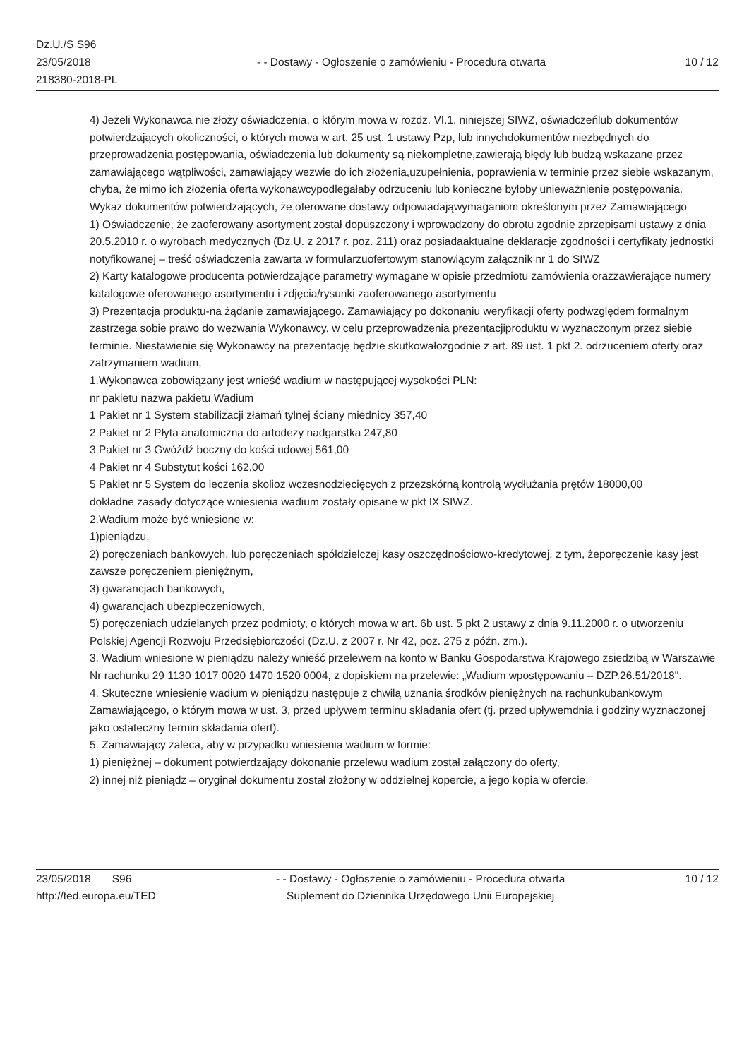Dz.U./S S96
23/05/2018
218380-2018-PL
- - Dostawy - Ogłoszenie o zamówieniu - Procedura otwarta
10 / 12
4) Jeżeli Wykonawca nie złoży oświadczenia, o którym mowa w rozdz. VI.1. niniejszej SIWZ, oświadczeńlub dokumentów potwierdzających okoliczności, o których mowa w art. 25 ust. 1 ustawy Pzp, lub innychdokumentów niezbędnych do przeprowadzenia postępowania, oświadczenia lub dokumenty są niekompletne,zawierają błędy lub budzą wskazane przez zamawiającego wątpliwości, zamawiający wezwie do ich złożenia,uzupełnienia, poprawienia w terminie przez siebie wskazanym, chyba, że mimo ich złożenia oferta wykonawcypodlegałaby odrzuceniu lub konieczne byłoby unieważnienie postępowania.
Wykaz dokumentów potwierdzających, że oferowane dostawy odpowiadająwymaganiom określonym przez Zamawiającego
1) Oświadczenie, że zaoferowany asortyment został dopuszczony i wprowadzony do obrotu zgodnie zprzepisami ustawy z dnia 20.5.2010 r. o wyrobach medycznych (Dz.U. z 2017 r. poz. 211) oraz posiadaaktualne deklaracje zgodności i certyfikaty jednostki notyfikowanej – treść oświadczenia zawarta w formularzuofertowym stanowiącym załącznik nr 1 do SIWZ
2) Karty katalogowe producenta potwierdzające parametry wymagane w opisie przedmiotu zamówienia orazzawierające numery katalogowe oferowanego asortymentu i zdjęcia/rysunki zaoferowanego asortymentu
3) Prezentacja produktu-na żądanie zamawiającego. Zamawiający po dokonaniu weryfikacji oferty podwzględem formalnym zastrzega sobie prawo do wezwania Wykonawcy, w celu przeprowadzenia prezentacjiproduktu w wyznaczonym przez siebie terminie. Niestawienie się Wykonawcy na prezentację będzie skutkowałozgodnie z art. 89 ust. 1 pkt 2. odrzuceniem oferty oraz zatrzymaniem wadium,
1.Wykonawca zobowiązany jest wnieść wadium w następującej wysokości PLN:
nr pakietu nazwa pakietu Wadium
1 Pakiet nr 1 System stabilizacji złamań tylnej ściany miednicy 357,40
2 Pakiet nr 2 Płyta anatomiczna do artodezy nadgarstka 247,80
3 Pakiet nr 3 Gwóźdź boczny do kości udowej 561,00
4 Pakiet nr 4 Substytut kości 162,00
5 Pakiet nr 5 System do leczenia skolioz wczesnodziecięcych z przezskórną kontrolą wydłużania prętów 18000,00
dokładne zasady dotyczące wniesienia wadium zostały opisane w pkt IX SIWZ.
2.Wadium może być wniesione w:
1)pieniądzu,
2) poręczeniach bankowych, lub poręczeniach spółdzielczej kasy oszczędnościowo-kredytowej, z tym, żeporęczenie kasy jest zawsze poręczeniem pieniężnym,
3) gwarancjach bankowych,
4) gwarancjach ubezpieczeniowych,
5) poręczeniach udzielanych przez podmioty, o których mowa w art. 6b ust. 5 pkt 2 ustawy z dnia 9.11.2000 r. o utworzeniu Polskiej Agencji Rozwoju Przedsiębiorczości (Dz.U. z 2007 r. Nr 42, poz. 275 z późn. zm.).
3. Wadium wniesione w pieniądzu należy wnieść przelewem na konto w Banku Gospodarstwa Krajowego zsiedzibą w Warszawie Nr rachunku 29 1130 1017 0020 1470 1520 0004, z dopiskiem na przelewie: „Wadium wpostępowaniu – DZP.26.51/2018".
4. Skuteczne wniesienie wadium w pieniądzu następuje z chwilą uznania środków pieniężnych na rachunkubankowym Zamawiającego, o którym mowa w ust. 3, przed upływem terminu składania ofert (tj. przed upływemdnia i godziny wyznaczonej jako ostateczny termin składania ofert).
5. Zamawiający zaleca, aby w przypadku wniesienia wadium w formie:
1) pieniężnej – dokument potwierdzający dokonanie przelewu wadium został załączony do oferty,
2) innej niż pieniądz – oryginał dokumentu został złożony w oddzielnej kopercie, a jego kopia w ofercie.
23/05/2018 S96
http://ted.europa.eu/TED
- - Dostawy - Ogłoszenie o zamówieniu - Procedura otwarta
Suplement do Dziennika Urzędowego Unii Europejskiej
10 / 12